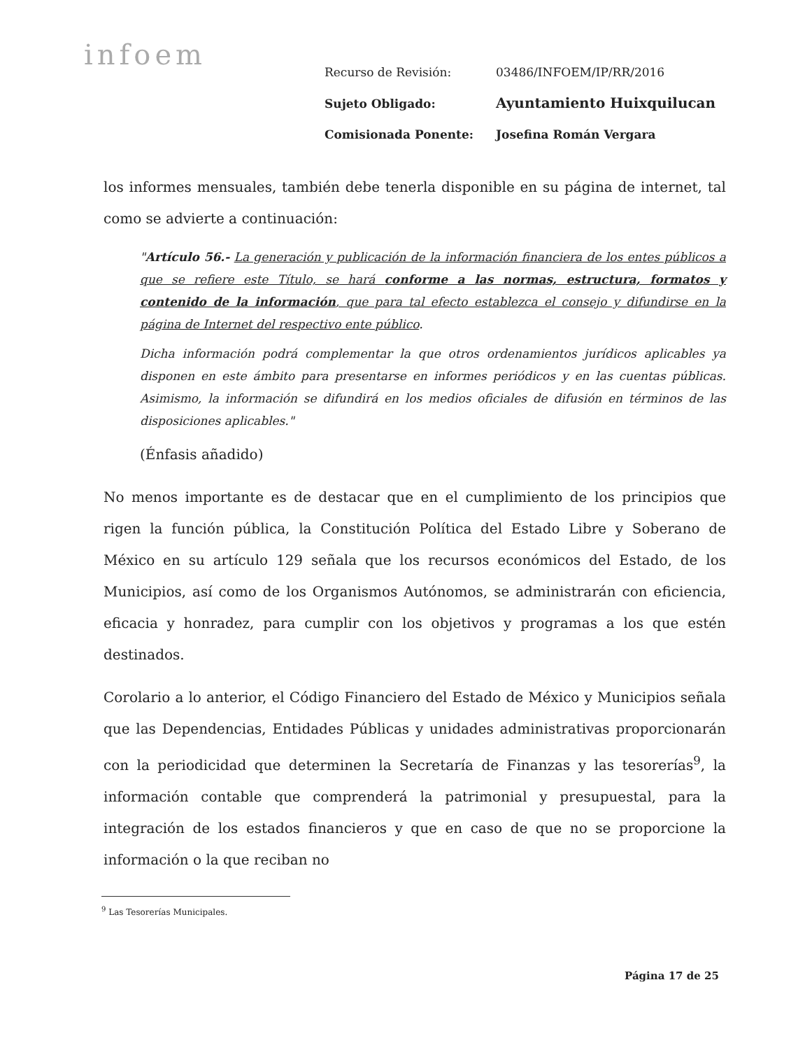infoem
| Recurso de Revisión: | 03486/INFOEM/IP/RR/2016 |
| Sujeto Obligado: | Ayuntamiento Huixquilucan |
| Comisionada Ponente: | Josefina Román Vergara |
los informes mensuales, también debe tenerla disponible en su página de internet, tal como se advierte a continuación:
"Artículo 56.- La generación y publicación de la información financiera de los entes públicos a que se refiere este Título, se hará conforme a las normas, estructura, formatos y contenido de la información, que para tal efecto establezca el consejo y difundirse en la página de Internet del respectivo ente público.
Dicha información podrá complementar la que otros ordenamientos jurídicos aplicables ya disponen en este ámbito para presentarse en informes periódicos y en las cuentas públicas. Asimismo, la información se difundirá en los medios oficiales de difusión en términos de las disposiciones aplicables."
(Énfasis añadido)
No menos importante es de destacar que en el cumplimiento de los principios que rigen la función pública, la Constitución Política del Estado Libre y Soberano de México en su artículo 129 señala que los recursos económicos del Estado, de los Municipios, así como de los Organismos Autónomos, se administrarán con eficiencia, eficacia y honradez, para cumplir con los objetivos y programas a los que estén destinados.
Corolario a lo anterior, el Código Financiero del Estado de México y Municipios señala que las Dependencias, Entidades Públicas y unidades administrativas proporcionarán con la periodicidad que determinen la Secretaría de Finanzas y las tesorerías<sup>9</sup>, la información contable que comprenderá la patrimonial y presupuestal, para la integración de los estados financieros y que en caso de que no se proporcione la información o la que reciban no
<sup>9</sup> Las Tesorerías Municipales.
Página 17 de 25